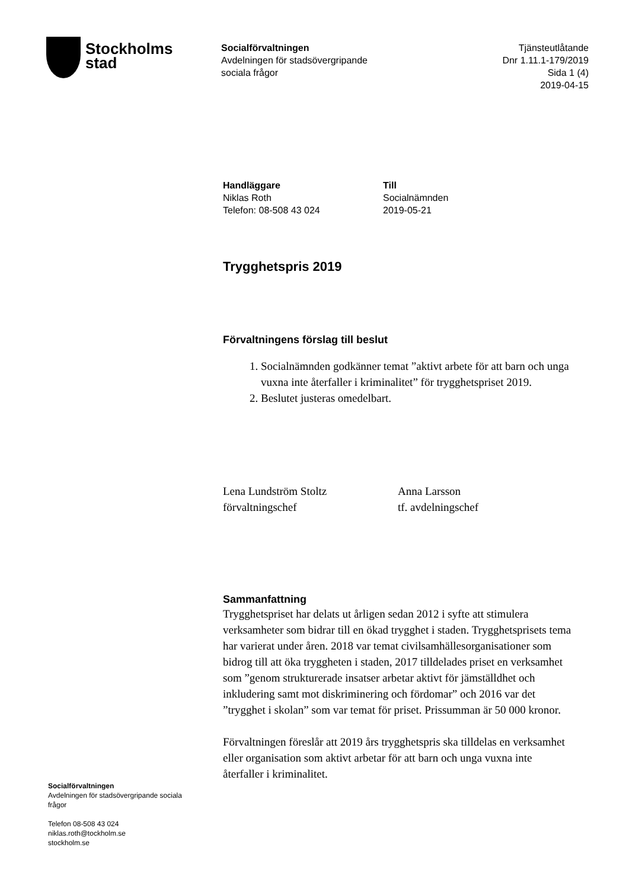Stockholms
stad
Socialförvaltningen
Avdelningen för stadsövergripande
sociala frågor
Tjänsteutlåtande
Dnr 1.11.1-179/2019
Sida 1 (4)
2019-04-15
Handläggare
Niklas Roth
Telefon: 08-508 43 024
Till
Socialnämnden
2019-05-21
Trygghetspris 2019
Förvaltningens förslag till beslut
1. Socialnämnden godkänner temat ”aktivt arbete för att barn och unga vuxna inte återfaller i kriminalitet” för trygghetspriset 2019.
2. Beslutet justeras omedelbart.
Lena Lundström Stoltz
förvaltningschef
Anna Larsson
tf. avdelningschef
Sammanfattning
Trygghetspriset har delats ut årligen sedan 2012 i syfte att stimulera verksamheter som bidrar till en ökad trygghet i staden. Trygghetsprisets tema har varierat under åren. 2018 var temat civilsamhällesorganisationer som bidrog till att öka tryggheten i staden, 2017 tilldelades priset en verksamhet som ”genom strukturerade insatser arbetar aktivt för jämställdhet och inkludering samt mot diskriminering och fördomar” och 2016 var det ”trygghet i skolan” som var temat för priset. Prissumman är 50 000 kronor.
Förvaltningen föreslår att 2019 års trygghetspris ska tilldelas en verksamhet eller organisation som aktivt arbetar för att barn och unga vuxna inte återfaller i kriminalitet.
Socialförvaltningen
Avdelningen för stadsövergripande sociala frågor
Telefon 08-508 43 024
niklas.roth@tockholm.se
stockholm.se